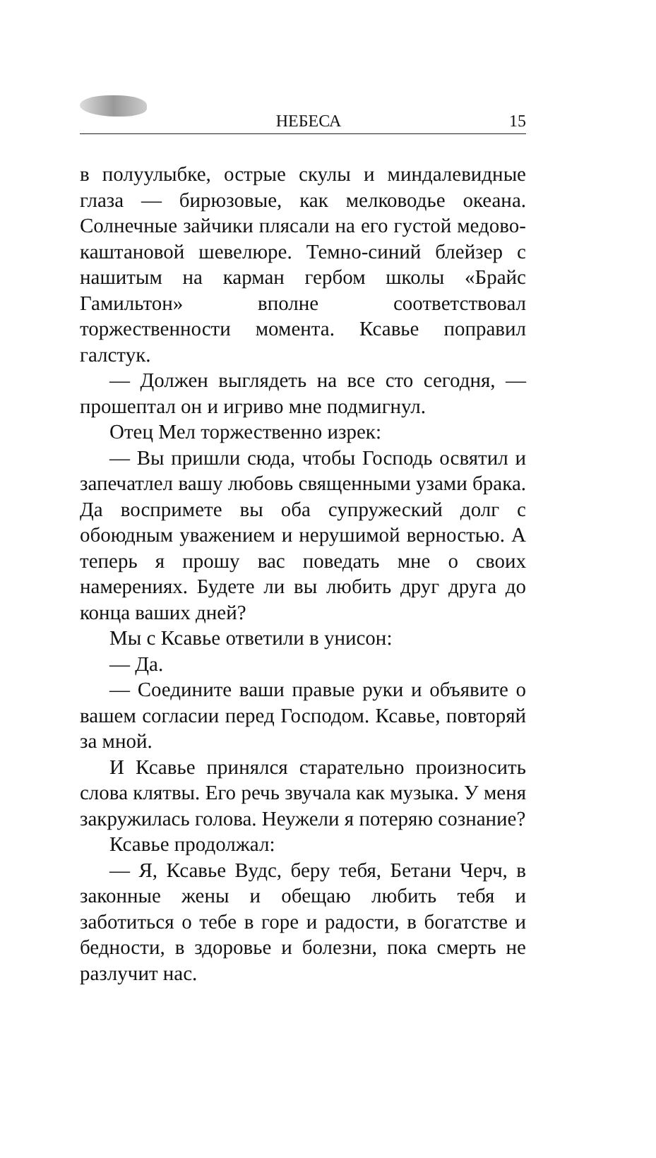НЕБЕСА 15
в полуулыбке, острые скулы и миндалевидные глаза — бирюзовые, как мелководье океана. Солнечные зайчики плясали на его густой медово-каштановой шевелюре. Темно-синий блейзер с нашитым на карман гербом школы «Брайс Гамильтон» вполне соответствовал торжественности момента. Ксавье поправил галстук.
— Должен выглядеть на все сто сегодня, — прошептал он и игриво мне подмигнул.
Отец Мел торжественно изрек:
— Вы пришли сюда, чтобы Господь освятил и запечатлел вашу любовь священными узами брака. Да воспримете вы оба супружеский долг с обоюдным уважением и нерушимой верностью. А теперь я прошу вас поведать мне о своих намерениях. Будете ли вы любить друг друга до конца ваших дней?
Мы с Ксавье ответили в унисон:
— Да.
— Соедините ваши правые руки и объявите о вашем согласии перед Господом. Ксавье, повторяй за мной.
И Ксавье принялся старательно произносить слова клятвы. Его речь звучала как музыка. У меня закружилась голова. Неужели я потеряю сознание?
Ксавье продолжал:
— Я, Ксавье Вудс, беру тебя, Бетани Черч, в законные жены и обещаю любить тебя и заботиться о тебе в горе и радости, в богатстве и бедности, в здоровье и болезни, пока смерть не разлучит нас.